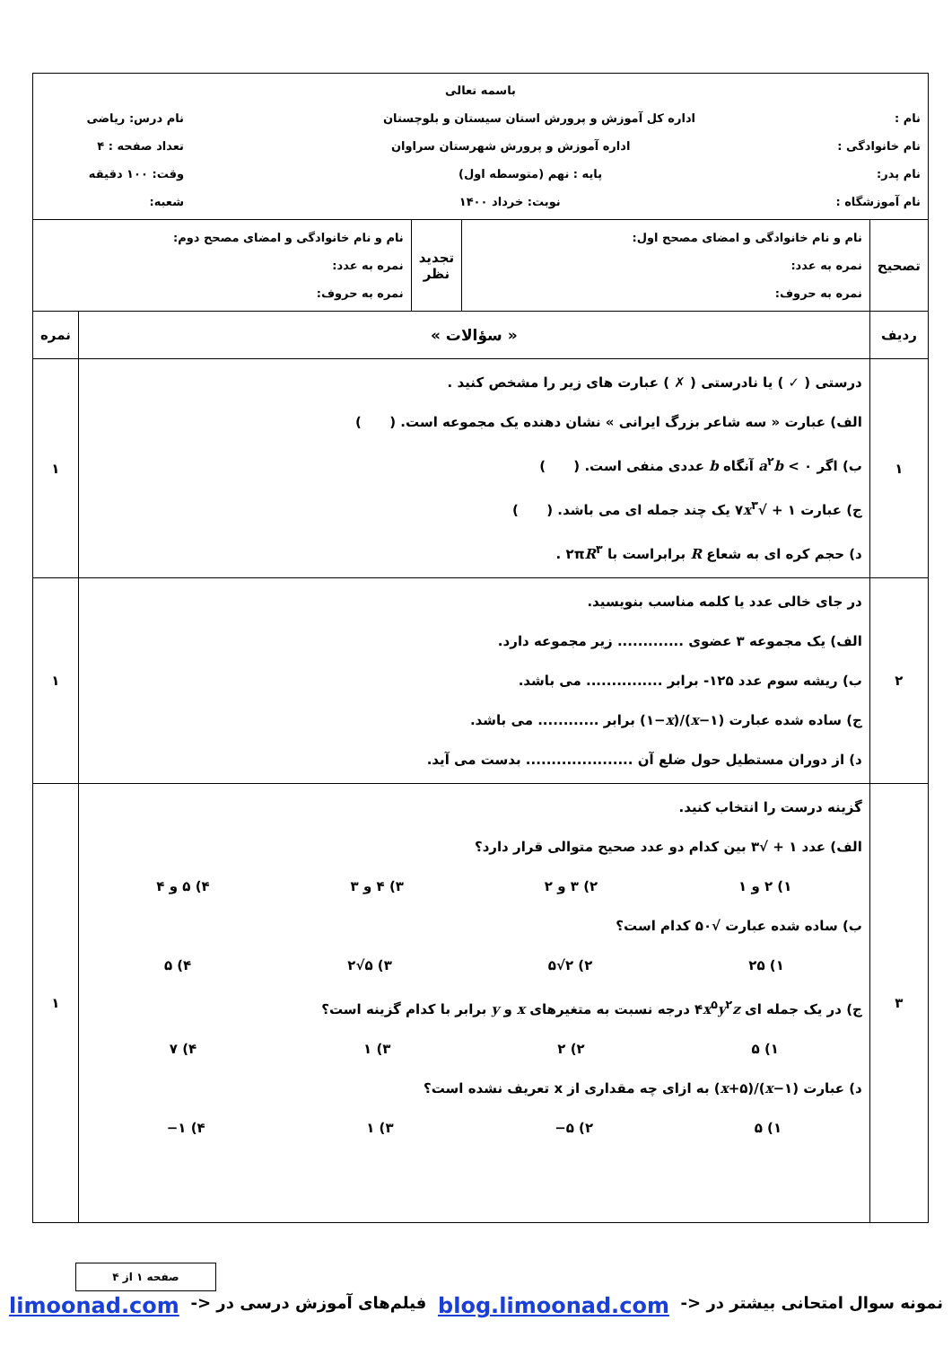| باسمه تعالی نام : اداره کل آموزش و پرورش استان سیستان و بلوچستان نام درس: ریاضی نام خانوادگی : اداره آموزش و پرورش شهرستان سراوان تعداد صفحه : ۴ نام پدر: پایه : نهم (متوسطه اول) وقت: ۱۰۰ دقیقه نام آموزشگاه : نوبت: خرداد ۱۴۰۰ شعبه: | | | | |
| تصحیح | نام و نام خانوادگی و امضای مصحح اول: نمره به عدد: نمره به حروف: | تجدید نظر | نام و نام خانوادگی و امضای مصحح دوم: نمره به عدد: نمره به حروف: | |
| ردیف | « سؤالات » | | | نمره |
| ۱ | درستی ( ✓ ) یا نادرستی ( ✗ ) عبارت های زیر را مشخص کنید . الف) عبارت « سه شاعر بزرگ ایرانی » نشان دهنده یک مجموعه است. ( ) ب) اگر a<sup>۲</sup> b < ۰ آنگاه b عددی منفی است. ( ) ج) عبارت ۱ + √۷ x<sup>۳</sup> یک چند جمله ای می باشد. ( ) د) حجم کره ای به شعاع R برابراست با ۲π R<sup>۳</sup> . | | | ۱ |
| ۲ | در جای خالی عدد یا کلمه مناسب بنویسید. الف) یک مجموعه ۳ عضوی ............. زیر مجموعه دارد. ب) ریشه سوم عدد ۱۲۵- برابر ............... می باشد. ج) ساده شده عبارت ( x −۱)/(۱− x ) برابر ............ می باشد. د) از دوران مستطیل حول ضلع آن ..................... بدست می آید. | | | ۱ |
| ۳ | گزینه درست را انتخاب کنید. الف) عدد ۱ + √۳ بین کدام دو عدد صحیح متوالی قرار دارد؟ ۱) ۲ و ۱ ۲) ۳ و ۲ ۳) ۴ و ۳ ۴) ۵ و ۴ ب) ساده شده عبارت √۵۰ کدام است؟ ۱) ۲۵ ۲) ۲√۵ ۳) ۵√۲ ۴) ۵ ج) در یک جمله ای ۴ x<sup>۵</sup> y<sup>۲</sup> z درجه نسبت به متغیرهای x و y برابر با کدام گزینه است؟ ۱) ۵ ۲) ۲ ۳) ۱ ۴) ۷ د) عبارت ( x −۱)/( x +۵) به ازای چه مقداری از x تعریف نشده است؟ ۱) ۵ ۲) ۵− ۳) ۱ ۴) ۱− | | | ۱ |
صفحه ۱ از ۴
نمونه سوال امتحانی بیشتر در <- blog.limoonad.com فیلم‌های آموزش درسی در <- limoonad.com